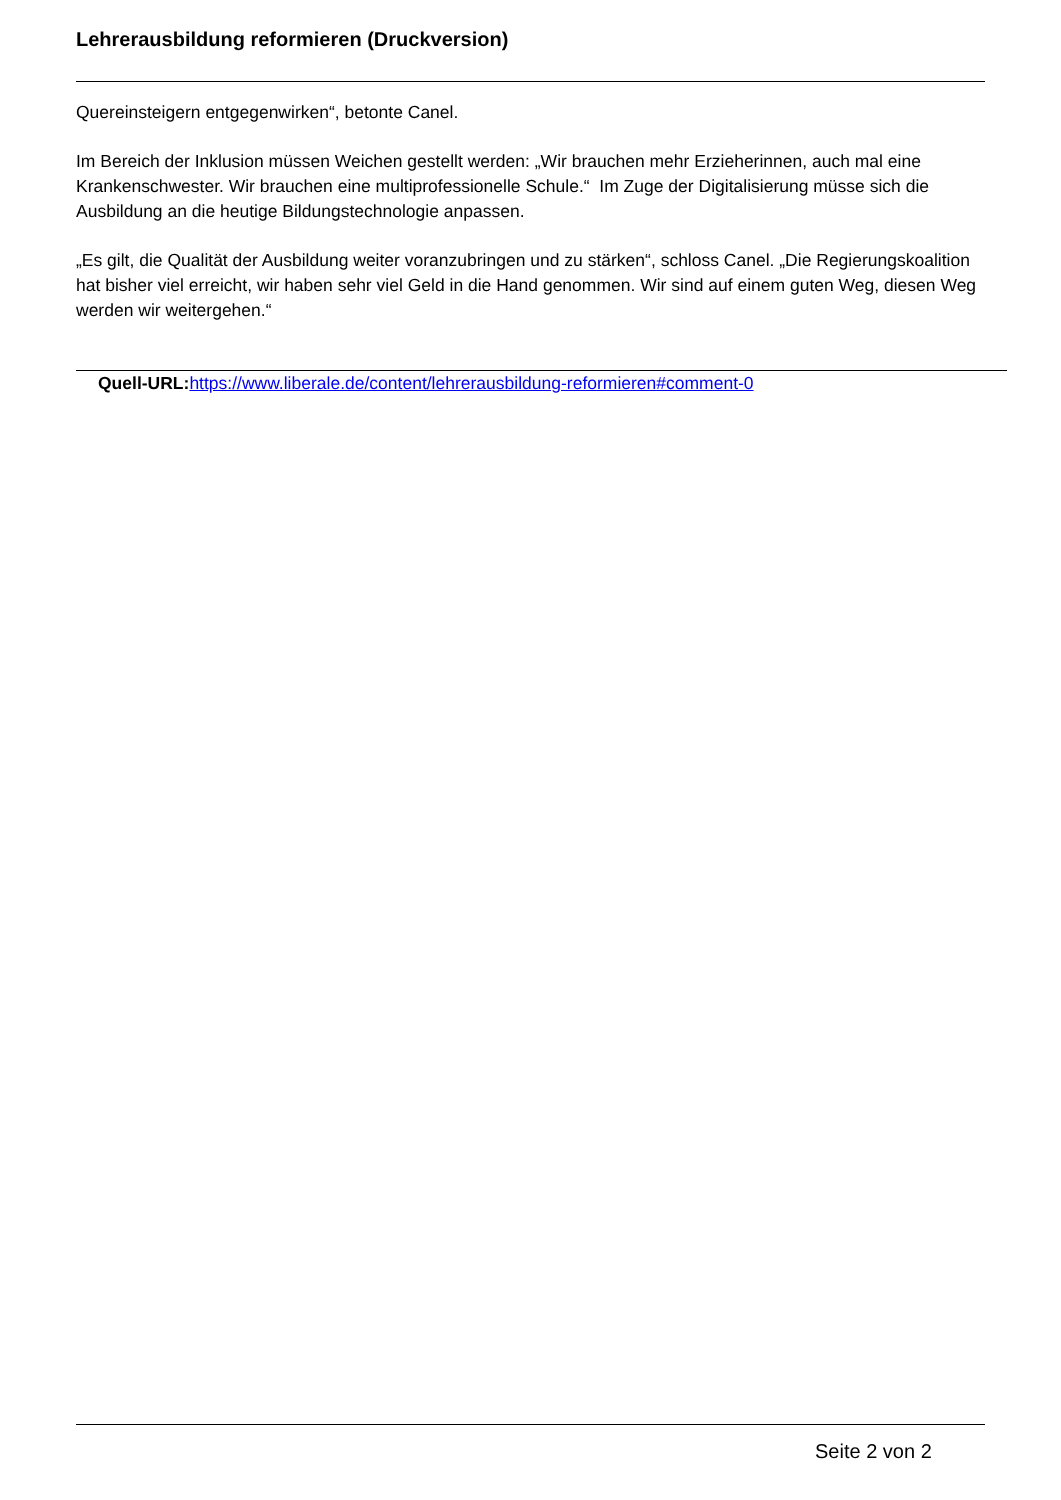Lehrerausbildung reformieren (Druckversion)
Quereinsteigern entgegenwirken“, betonte Canel.
Im Bereich der Inklusion müssen Weichen gestellt werden: „Wir brauchen mehr Erzieherinnen, auch mal eine Krankenschwester. Wir brauchen eine multiprofessionelle Schule.“ Im Zuge der Digitalisierung müsse sich die Ausbildung an die heutige Bildungstechnologie anpassen.
„Es gilt, die Qualität der Ausbildung weiter voranzubringen und zu stärken“, schloss Canel. „Die Regierungskoalition hat bisher viel erreicht, wir haben sehr viel Geld in die Hand genommen. Wir sind auf einem guten Weg, diesen Weg werden wir weitergehen.“
Quell-URL: https://www.liberale.de/content/lehrerausbildung-reformieren#comment-0
Seite 2 von 2